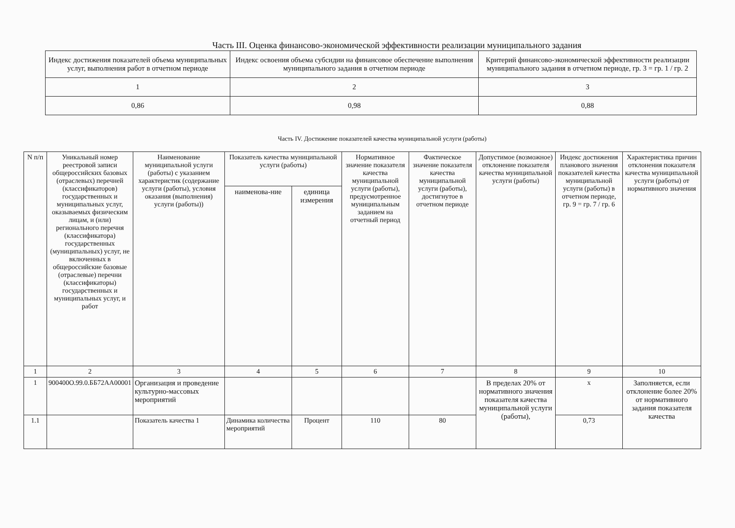Часть III. Оценка финансово-экономической эффективности реализации муниципального задания
| Индекс достижения показателей объема муниципальных услуг, выполнения работ в отчетном периоде | Индекс освоения объема субсидии на финансовое обеспечение выполнения муниципального задания в отчетном периоде | Критерий финансово-экономической эффективности реализации муниципального задания в отчетном периоде, гр. 3 = гр. 1 / гр. 2 |
| --- | --- | --- |
| 1 | 2 | 3 |
| 0,86 | 0,98 | 0,88 |
Часть IV. Достижение показателей качества муниципальной услуги (работы)
| N п/п | Уникальный номер реестровой записи общероссийских базовых (отраслевых) перечней (классификаторов) государственных и муниципальных услуг, оказываемых физическим лицам, и (или) регионального перечня (классификатора) государственных (муниципальных) услуг, не включенных в общероссийские базовые (отраслевые) перечни (классификаторы) государственных и муниципальных услуг, и работ | Наименование муниципальной услуги (работы) с указанием характеристик (содержание услуги (работы), условия оказания (выполнения) услуги (работы)) | Показатель качества муниципальной услуги (работы) | | Нормативное значение показателя качества муниципальной услуги (работы), предусмотренное муниципальным заданием на отчетный период | Фактическое значение показателя качества муниципальной услуги (работы), достигнутое в отчетном периоде | Допустимое (возможное) отклонение показателя качества муниципальной услуги (работы) | Индекс достижения планового значения показателей качества муниципальной услуги (работы) в отчетном периоде, гр. 9 = гр. 7 / гр. 6 | Характеристика причин отклонения показателя качества муниципальной услуги (работы) от нормативного значения |
| --- | --- | --- | --- | --- | --- | --- | --- | --- | --- |
| | | | наименова-ние | единица измерения | | | | | |
| 1 | 2 | 3 | 4 | 5 | 6 | 7 | 8 | 9 | 10 |
| 1 | 900400О.99.0.ББ72АА00001 | Организация и проведение культурно-массовых мероприятий | | | | | В пределах 20% от нормативного значения показателя качества муниципальной услуги (работы), | х | Заполняется, если отклонение более 20% от нормативного задания показателя качества |
| 1.1 | | Показатель качества 1 | Динамика количества мероприятий | Процент | 110 | 80 | | 0,73 | |